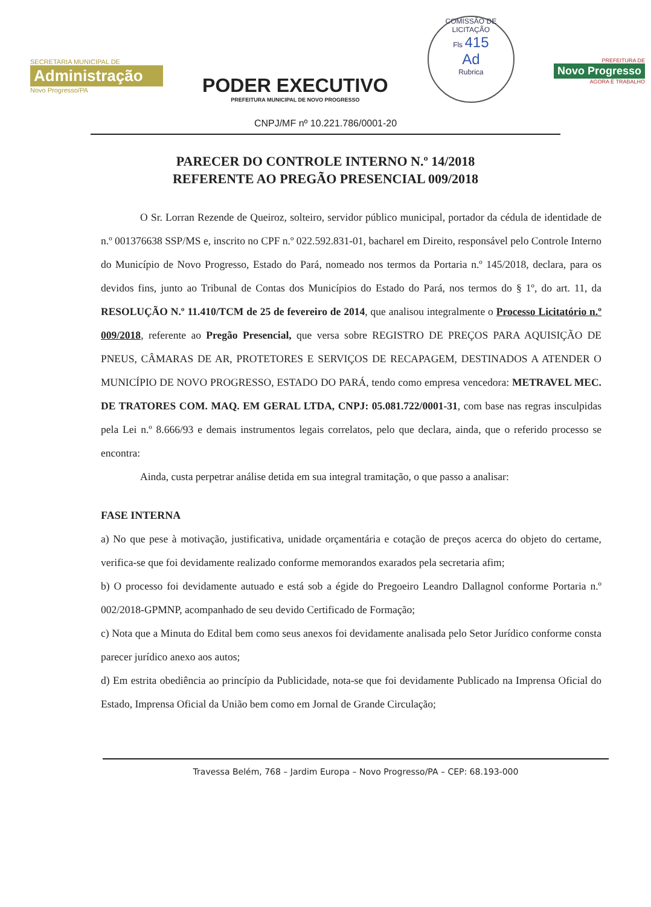SECRETARIA MUNICIPAL DE
Administração
Novo Progresso/PA
PODER EXECUTIVO
PREFEITURA MUNICIPAL DE NOVO PROGRESSO
COMISSÃO DE LICITAÇÃO
Fls 415
Ad
Rubrica
PREFEITURA DE
Novo Progresso
AGORA É TRABALHO
CNPJ/MF nº 10.221.786/0001-20
PARECER DO CONTROLE INTERNO N.º 14/2018
REFERENTE AO PREGÃO PRESENCIAL 009/2018
O Sr. Lorran Rezende de Queiroz, solteiro, servidor público municipal, portador da cédula de identidade de n.º 001376638 SSP/MS e, inscrito no CPF n.º 022.592.831-01, bacharel em Direito, responsável pelo Controle Interno do Município de Novo Progresso, Estado do Pará, nomeado nos termos da Portaria n.º 145/2018, declara, para os devidos fins, junto ao Tribunal de Contas dos Municípios do Estado do Pará, nos termos do § 1º, do art. 11, da RESOLUÇÃO N.º 11.410/TCM de 25 de fevereiro de 2014, que analisou integralmente o Processo Licitatório n.º 009/2018, referente ao Pregão Presencial, que versa sobre REGISTRO DE PREÇOS PARA AQUISIÇÃO DE PNEUS, CÂMARAS DE AR, PROTETORES E SERVIÇOS DE RECAPAGEM, DESTINADOS A ATENDER O MUNICÍPIO DE NOVO PROGRESSO, ESTADO DO PARÁ, tendo como empresa vencedora: METRAVEL MEC. DE TRATORES COM. MAQ. EM GERAL LTDA, CNPJ: 05.081.722/0001-31, com base nas regras insculpidas pela Lei n.º 8.666/93 e demais instrumentos legais correlatos, pelo que declara, ainda, que o referido processo se encontra:
Ainda, custa perpetrar análise detida em sua integral tramitação, o que passo a analisar:
FASE INTERNA
a) No que pese à motivação, justificativa, unidade orçamentária e cotação de preços acerca do objeto do certame, verifica-se que foi devidamente realizado conforme memorandos exarados pela secretaria afim;
b) O processo foi devidamente autuado e está sob a égide do Pregoeiro Leandro Dallagnol conforme Portaria n.º 002/2018-GPMNP, acompanhado de seu devido Certificado de Formação;
c) Nota que a Minuta do Edital bem como seus anexos foi devidamente analisada pelo Setor Jurídico conforme consta parecer jurídico anexo aos autos;
d) Em estrita obediência ao princípio da Publicidade, nota-se que foi devidamente Publicado na Imprensa Oficial do Estado, Imprensa Oficial da União bem como em Jornal de Grande Circulação;
Travessa Belém, 768 – Jardim Europa – Novo Progresso/PA – CEP: 68.193-000